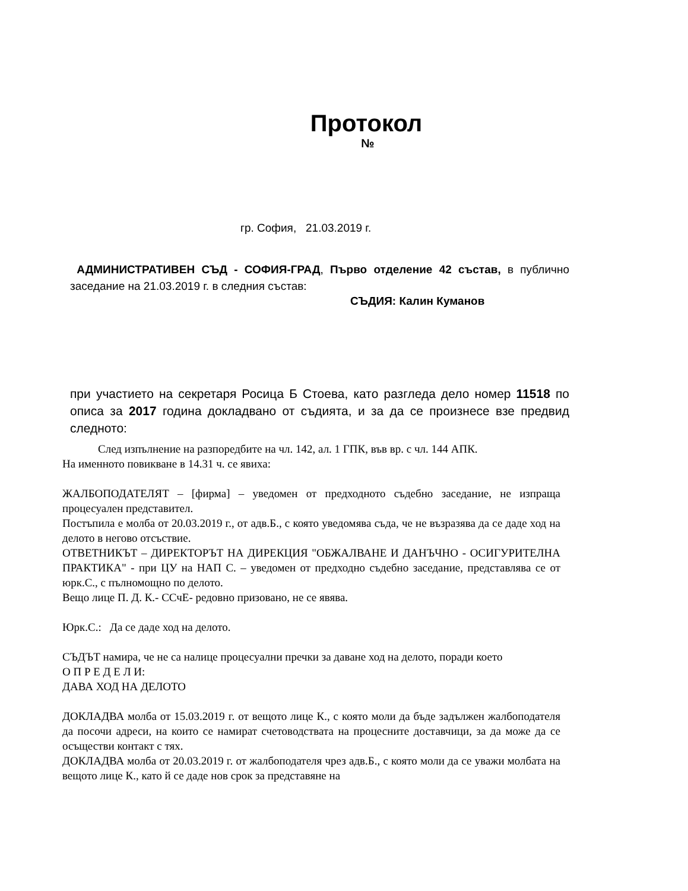Протокол
№
гр. София, 21.03.2019 г.
АДМИНИСТРАТИВЕН СЪД - СОФИЯ-ГРАД, Първо отделение 42 състав, в публично заседание на 21.03.2019 г. в следния състав:
СЪДИЯ: Калин Куманов
при участието на секретаря Росица Б Стоева, като разгледа дело номер 11518 по описа за 2017 година докладвано от съдията, и за да се произнесе взе предвид следното:
След изпълнение на разпоредбите на чл. 142, ал. 1 ГПК, във вр. с чл. 144 АПК.
На именното повикване в 14.31 ч. се явиха:
ЖАЛБОПОДАТЕЛЯТ – [фирма] – уведомен от предходното съдебно заседание, не изпраща процесуален представител.
Постъпила е молба от 20.03.2019 г., от адв.Б., с която уведомява съда, че не възразява да се даде ход на делото в негово отсъствие.
ОТВЕТНИКЪТ – ДИРЕКТОРЪТ НА ДИРЕКЦИЯ "ОБЖАЛВАНЕ И ДАНЪЧНО - ОСИГУРИТЕЛНА ПРАКТИКА" - при ЦУ на НАП С. – уведомен от предходно съдебно заседание, представлява се от юрк.С., с пълномощно по делото.
Вещо лице П. Д. К.- ССчЕ- редовно призовано, не се явява.
Юрк.С.: Да се даде ход на делото.
СЪДЪТ намира, че не са налице процесуални пречки за даване ход на делото, поради което
О П Р Е Д Е Л И:
ДАВА ХОД НА ДЕЛОТО
ДОКЛАДВА молба от 15.03.2019 г. от вещото лице К., с която моли да бъде задължен жалбоподателя да посочи адреси, на които се намират счетоводствата на процесните доставчици, за да може да се осъществи контакт с тях.
ДОКЛАДВА молба от 20.03.2019 г. от жалбоподателя чрез адв.Б., с която моли да се уважи молбата на вещото лице К., като й се даде нов срок за представяне на